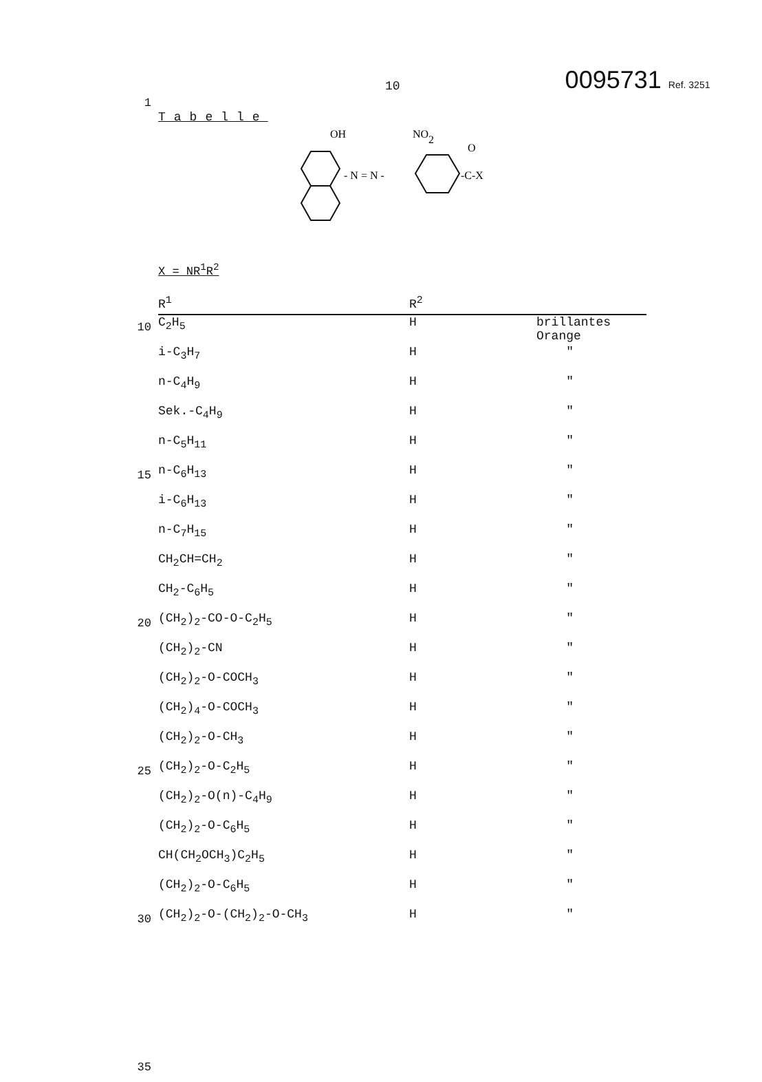10
0095731 Ref. 3251
1
Tabelle
OH
NO2
O
- N = N -
-C-X
X = NR<sup>1</sup>R<sup>2</sup>
10
15
20
25
30
35
| R<sup>1</sup> | R<sup>2</sup> | |
| --- | --- | --- |
| C<sub>2</sub>H<sub>5</sub> | H | brillantes Orange |
| i-C<sub>3</sub>H<sub>7</sub> | H | " |
| n-C<sub>4</sub>H<sub>9</sub> | H | " |
| Sek.-C<sub>4</sub>H<sub>9</sub> | H | " |
| n-C<sub>5</sub>H<sub>11</sub> | H | " |
| n-C<sub>6</sub>H<sub>13</sub> | H | " |
| i-C<sub>6</sub>H<sub>13</sub> | H | " |
| n-C<sub>7</sub>H<sub>15</sub> | H | " |
| CH<sub>2</sub>CH=CH<sub>2</sub> | H | " |
| CH<sub>2</sub>-C<sub>6</sub>H<sub>5</sub> | H | " |
| (CH<sub>2</sub>)<sub>2</sub>-CO-O-C<sub>2</sub>H<sub>5</sub> | H | " |
| (CH<sub>2</sub>)<sub>2</sub>-CN | H | " |
| (CH<sub>2</sub>)<sub>2</sub>-O-COCH<sub>3</sub> | H | " |
| (CH<sub>2</sub>)<sub>4</sub>-O-COCH<sub>3</sub> | H | " |
| (CH<sub>2</sub>)<sub>2</sub>-O-CH<sub>3</sub> | H | " |
| (CH<sub>2</sub>)<sub>2</sub>-O-C<sub>2</sub>H<sub>5</sub> | H | " |
| (CH<sub>2</sub>)<sub>2</sub>-O(n)-C<sub>4</sub>H<sub>9</sub> | H | " |
| (CH<sub>2</sub>)<sub>2</sub>-O-C<sub>6</sub>H<sub>5</sub> | H | " |
| CH(CH<sub>2</sub>OCH<sub>3</sub>)C<sub>2</sub>H<sub>5</sub> | H | " |
| (CH<sub>2</sub>)<sub>2</sub>-O-C<sub>6</sub>H<sub>5</sub> | H | " |
| (CH<sub>2</sub>)<sub>2</sub>-O-(CH<sub>2</sub>)<sub>2</sub>-O-CH<sub>3</sub> | H | " |